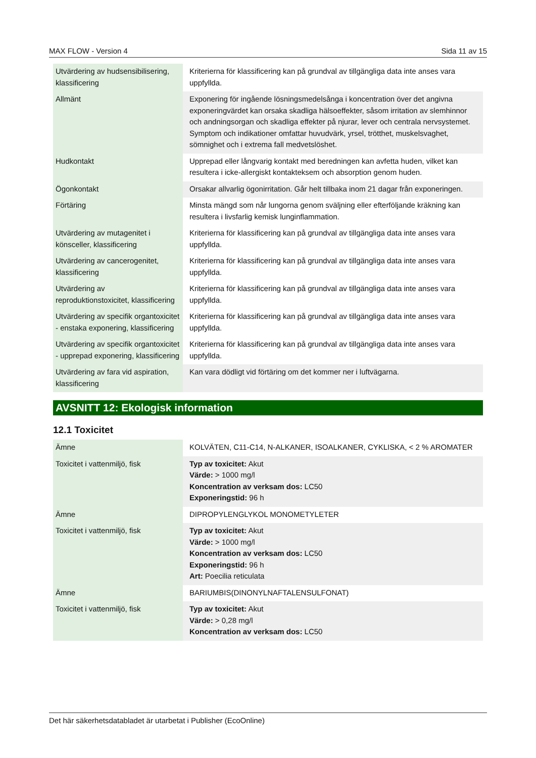MAX FLOW - Version 4 Sida 11 av 15
| Utvärdering av hudsensibilisering, klassificering | Kriterierna för klassificering kan på grundval av tillgängliga data inte anses vara uppfyllda. |
| Allmänt | Exponering för ingående lösningsmedelsånga i koncentration över det angivna exponeringvärdet kan orsaka skadliga hälsoeffekter, såsom irritation av slemhinnor och andningsorgan och skadliga effekter på njurar, lever och centrala nervsystemet. Symptom och indikationer omfattar huvudvärk, yrsel, trötthet, muskelsvaghet, sömnighet och i extrema fall medvetslöshet. |
| Hudkontakt | Upprepad eller långvarig kontakt med beredningen kan avfetta huden, vilket kan resultera i icke-allergiskt kontakteksem och absorption genom huden. |
| Ögonkontakt | Orsakar allvarlig ögonirritation. Går helt tillbaka inom 21 dagar från exponeringen. |
| Förtäring | Minsta mängd som når lungorna genom sväljning eller efterföljande kräkning kan resultera i livsfarlig kemisk lunginflammation. |
| Utvärdering av mutagenitet i könsceller, klassificering | Kriterierna för klassificering kan på grundval av tillgängliga data inte anses vara uppfyllda. |
| Utvärdering av cancerogenitet, klassificering | Kriterierna för klassificering kan på grundval av tillgängliga data inte anses vara uppfyllda. |
| Utvärdering av reproduktionstoxicitet, klassificering | Kriterierna för klassificering kan på grundval av tillgängliga data inte anses vara uppfyllda. |
| Utvärdering av specifik organtoxicitet - enstaka exponering, klassificering | Kriterierna för klassificering kan på grundval av tillgängliga data inte anses vara uppfyllda. |
| Utvärdering av specifik organtoxicitet - upprepad exponering, klassificering | Kriterierna för klassificering kan på grundval av tillgängliga data inte anses vara uppfyllda. |
| Utvärdering av fara vid aspiration, klassificering | Kan vara dödligt vid förtäring om det kommer ner i luftvägarna. |
AVSNITT 12: Ekologisk information
12.1 Toxicitet
| Ämne | KOLVÄTEN, C11-C14, N-ALKANER, ISOALKANER, CYKLISKA, < 2 % AROMATER |
| Toxicitet i vattenmiljö, fisk | Typ av toxicitet: Akut Värde: > 1000 mg/l Koncentration av verksam dos: LC50 Exponeringstid: 96 h |
| Ämne | DIPROPYLENGLYKOL MONOMETYLETER |
| Toxicitet i vattenmiljö, fisk | Typ av toxicitet: Akut Värde: > 1000 mg/l Koncentration av verksam dos: LC50 Exponeringstid: 96 h Art: Poecilia reticulata |
| Ämne | BARIUMBIS(DINONYLNAFTALENSULFONAT) |
| Toxicitet i vattenmiljö, fisk | Typ av toxicitet: Akut Värde: > 0,28 mg/l Koncentration av verksam dos: LC50 |
Det här säkerhetsdatabladet är utarbetat i Publisher (EcoOnline)